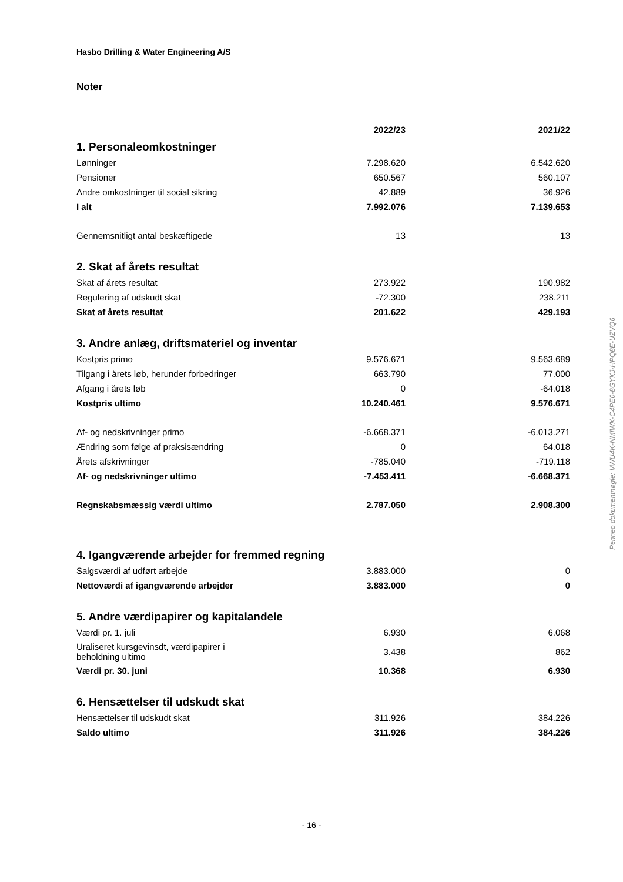Hasbo Drilling & Water Engineering A/S
Noter
| | 2022/23 | 2021/22 |
| --- | --- | --- |
| 1. Personaleomkostninger | | |
| Lønninger | 7.298.620 | 6.542.620 |
| Pensioner | 650.567 | 560.107 |
| Andre omkostninger til social sikring | 42.889 | 36.926 |
| I alt | 7.992.076 | 7.139.653 |
| Gennemsnitligt antal beskæftigede | 13 | 13 |
| 2. Skat af årets resultat | | |
| Skat af årets resultat | 273.922 | 190.982 |
| Regulering af udskudt skat | -72.300 | 238.211 |
| Skat af årets resultat | 201.622 | 429.193 |
| 3. Andre anlæg, driftsmateriel og inventar | | |
| Kostpris primo | 9.576.671 | 9.563.689 |
| Tilgang i årets løb, herunder forbedringer | 663.790 | 77.000 |
| Afgang i årets løb | 0 | -64.018 |
| Kostpris ultimo | 10.240.461 | 9.576.671 |
| Af- og nedskrivninger primo | -6.668.371 | -6.013.271 |
| Ændring som følge af praksisændring | 0 | 64.018 |
| Årets afskrivninger | -785.040 | -719.118 |
| Af- og nedskrivninger ultimo | -7.453.411 | -6.668.371 |
| Regnskabsmæssig værdi ultimo | 2.787.050 | 2.908.300 |
| 4. Igangværende arbejder for fremmed regning | | |
| Salgsværdi af udført arbejde | 3.883.000 | 0 |
| Nettoværdi af igangværende arbejder | 3.883.000 | 0 |
| 5. Andre værdipapirer og kapitalandele | | |
| Værdi pr. 1. juli | 6.930 | 6.068 |
| Uraliseret kursgevinsdt, værdipapirer i beholdning ultimo | 3.438 | 862 |
| Værdi pr. 30. juni | 10.368 | 6.930 |
| 6. Hensættelser til udskudt skat | | |
| Hensættelser til udskudt skat | 311.926 | 384.226 |
| Saldo ultimo | 311.926 | 384.226 |
Penneo dokumentnøgle: VWU4K-NMIWK-C4PE0-8GYKJ-HPQ8E-UZVQ6
- 16 -